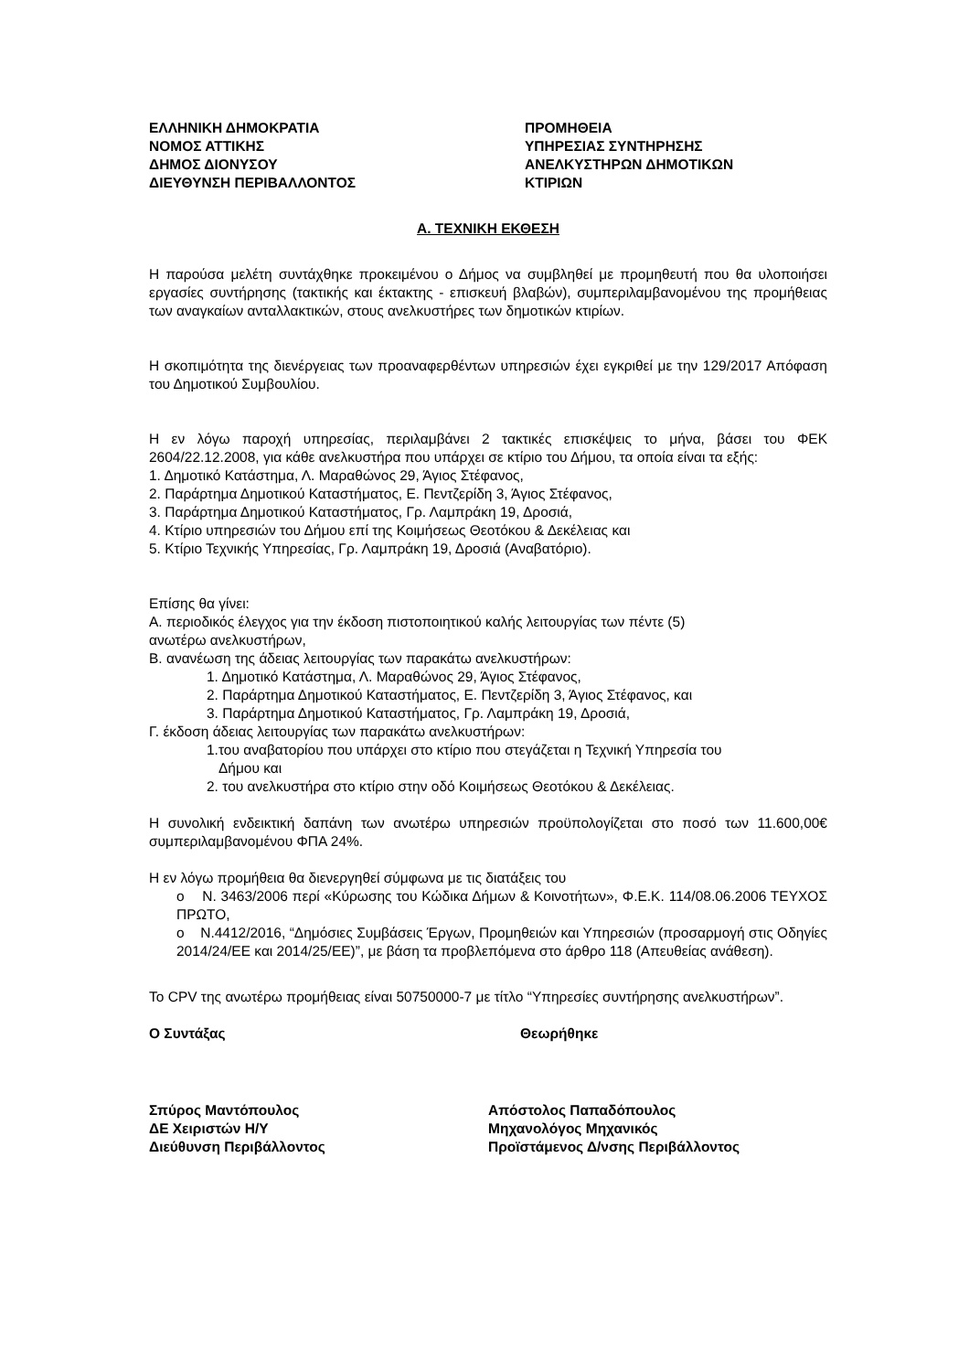ΕΛΛΗΝΙΚΗ ΔΗΜΟΚΡΑΤΙΑ
ΝΟΜΟΣ ΑΤΤΙΚΗΣ
ΔΗΜΟΣ ΔΙΟΝΥΣΟΥ
ΔΙΕΥΘΥΝΣΗ ΠΕΡΙΒΑΛΛΟΝΤΟΣ
ΠΡΟΜΗΘΕΙΑ
ΥΠΗΡΕΣΙΑΣ ΣΥΝΤΗΡΗΣΗΣ
ΑΝΕΛΚΥΣΤΗΡΩΝ ΔΗΜΟΤΙΚΩΝ
ΚΤΙΡΙΩΝ
Α. ΤΕΧΝΙΚΗ ΕΚΘΕΣΗ
Η παρούσα μελέτη συντάχθηκε προκειμένου ο Δήμος να συμβληθεί με προμηθευτή που θα υλοποιήσει εργασίες συντήρησης (τακτικής και έκτακτης - επισκευή βλαβών), συμπεριλαμβανομένου της προμήθειας των αναγκαίων ανταλλακτικών, στους ανελκυστήρες των δημοτικών κτιρίων.
Η σκοπιμότητα της διενέργειας των προαναφερθέντων υπηρεσιών έχει εγκριθεί με την 129/2017 Απόφαση του Δημοτικού Συμβουλίου.
Η εν λόγω παροχή υπηρεσίας, περιλαμβάνει 2 τακτικές επισκέψεις το μήνα, βάσει του ΦΕΚ 2604/22.12.2008, για κάθε ανελκυστήρα που υπάρχει σε κτίριο του Δήμου, τα οποία είναι τα εξής:
1. Δημοτικό Κατάστημα, Λ. Μαραθώνος 29, Άγιος Στέφανος,
2. Παράρτημα Δημοτικού Καταστήματος, Ε. Πεντζερίδη 3, Άγιος Στέφανος,
3. Παράρτημα Δημοτικού Καταστήματος, Γρ. Λαμπράκη 19, Δροσιά,
4. Κτίριο υπηρεσιών του Δήμου επί της Κοιμήσεως Θεοτόκου & Δεκέλειας και
5. Κτίριο Τεχνικής Υπηρεσίας, Γρ. Λαμπράκη 19, Δροσιά (Αναβατόριο).
Επίσης θα γίνει:
Α. περιοδικός έλεγχος για την έκδοση πιστοποιητικού καλής λειτουργίας των πέντε (5)
ανωτέρω ανελκυστήρων,
Β. ανανέωση της άδειας λειτουργίας των παρακάτω ανελκυστήρων:
1. Δημοτικό Κατάστημα, Λ. Μαραθώνος 29, Άγιος Στέφανος,
2. Παράρτημα Δημοτικού Καταστήματος, Ε. Πεντζερίδη 3, Άγιος Στέφανος, και
3. Παράρτημα Δημοτικού Καταστήματος, Γρ. Λαμπράκη 19, Δροσιά,
Γ. έκδοση άδειας λειτουργίας των παρακάτω ανελκυστήρων:
1.του αναβατορίου που υπάρχει στο κτίριο που στεγάζεται η Τεχνική Υπηρεσία του
Δήμου και
2. του ανελκυστήρα στο κτίριο στην οδό Κοιμήσεως Θεοτόκου & Δεκέλειας.
Η συνολική ενδεικτική δαπάνη των ανωτέρω υπηρεσιών προϋπολογίζεται στο ποσό των 11.600,00€ συμπεριλαμβανομένου ΦΠΑ 24%.
Η εν λόγω προμήθεια θα διενεργηθεί σύμφωνα με τις διατάξεις του
o Ν. 3463/2006 περί «Κύρωσης του Κώδικα Δήμων & Κοινοτήτων», Φ.Ε.Κ. 114/08.06.2006 ΤΕΥΧΟΣ ΠΡΩΤΟ,
o Ν.4412/2016, “Δημόσιες Συμβάσεις Έργων, Προμηθειών και Υπηρεσιών (προσαρμογή στις Οδηγίες 2014/24/ΕΕ και 2014/25/ΕΕ)”, με βάση τα προβλεπόμενα στο άρθρο 118 (Απευθείας ανάθεση).
Το CPV της ανωτέρω προμήθειας είναι 50750000-7 με τίτλο “Υπηρεσίες συντήρησης ανελκυστήρων”.
Ο Συντάξας Θεωρήθηκε
Σπύρος Μαντόπουλος
ΔΕ Χειριστών Η/Υ
Διεύθυνση Περιβάλλοντος
Απόστολος Παπαδόπουλος
Μηχανολόγος Μηχανικός
Προϊστάμενος Δ/νσης Περιβάλλοντος